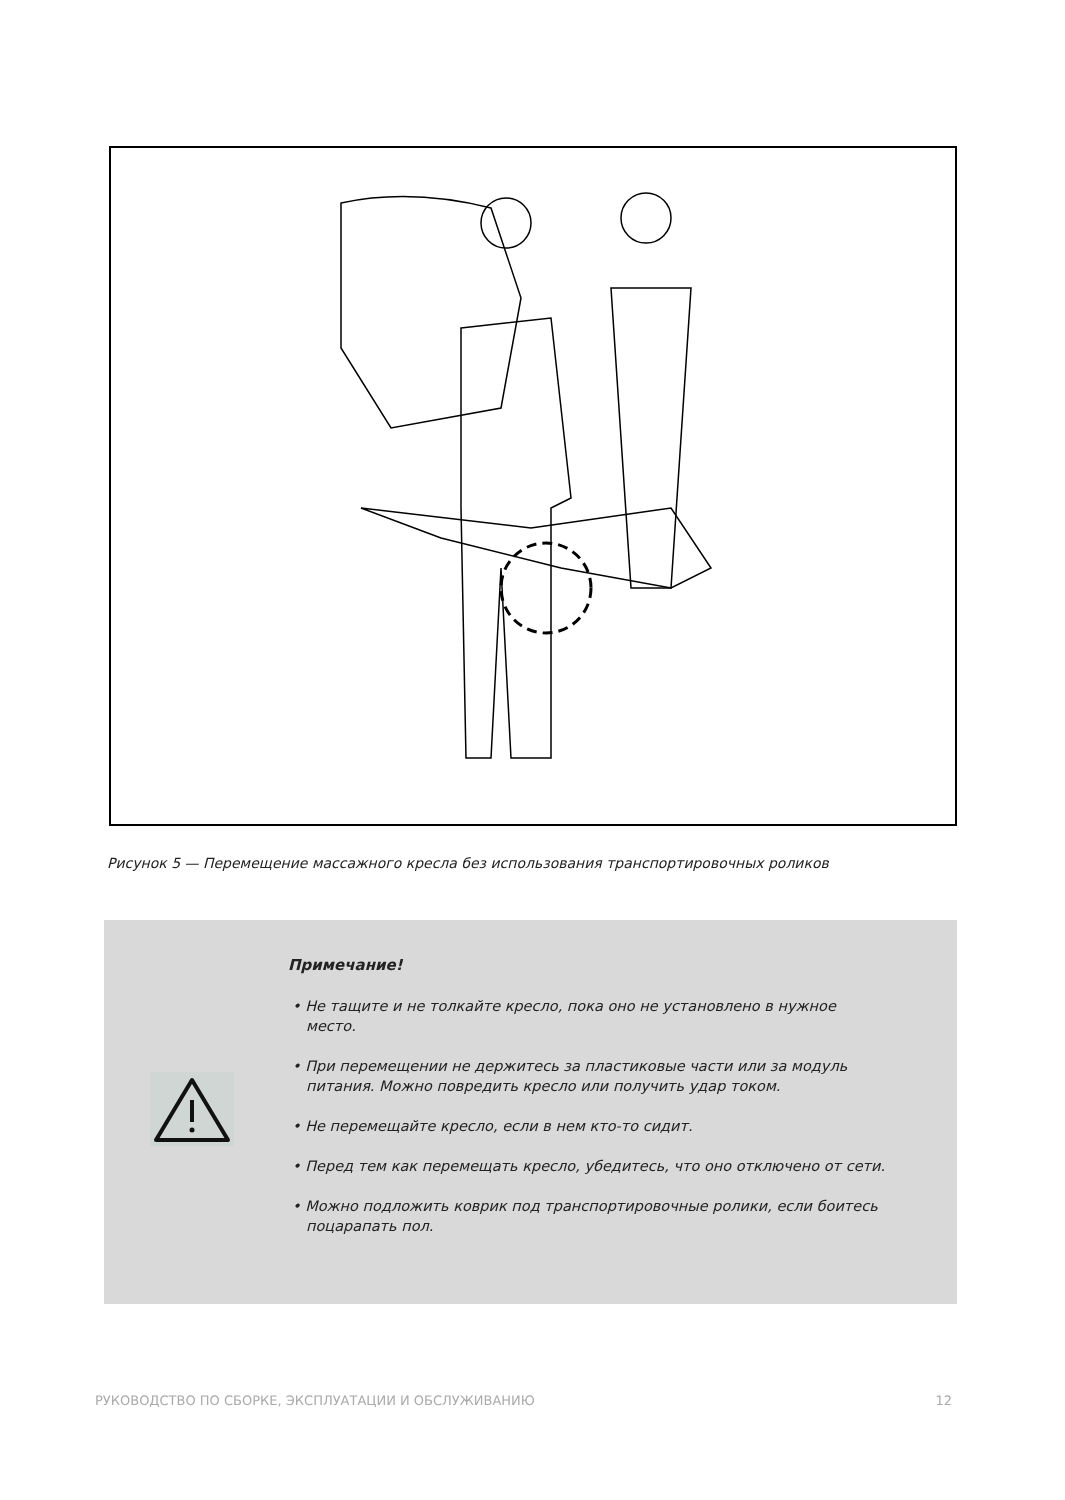Рисунок 5 — Перемещение массажного кресла без использования транспортировочных роликов
Примечание!
• Не тащите и не толкайте кресло, пока оно не установлено в нужное место.
• При перемещении не держитесь за пластиковые части или за модуль питания. Можно повредить кресло или получить удар током.
• Не перемещайте кресло, если в нем кто-то сидит.
• Перед тем как перемещать кресло, убедитесь, что оно отключено от сети.
• Можно подложить коврик под транспортировочные ролики, если боитесь поцарапать пол.
РУКОВОДСТВО ПО СБОРКЕ, ЭКСПЛУАТАЦИИ И ОБСЛУЖИВАНИЮ 12